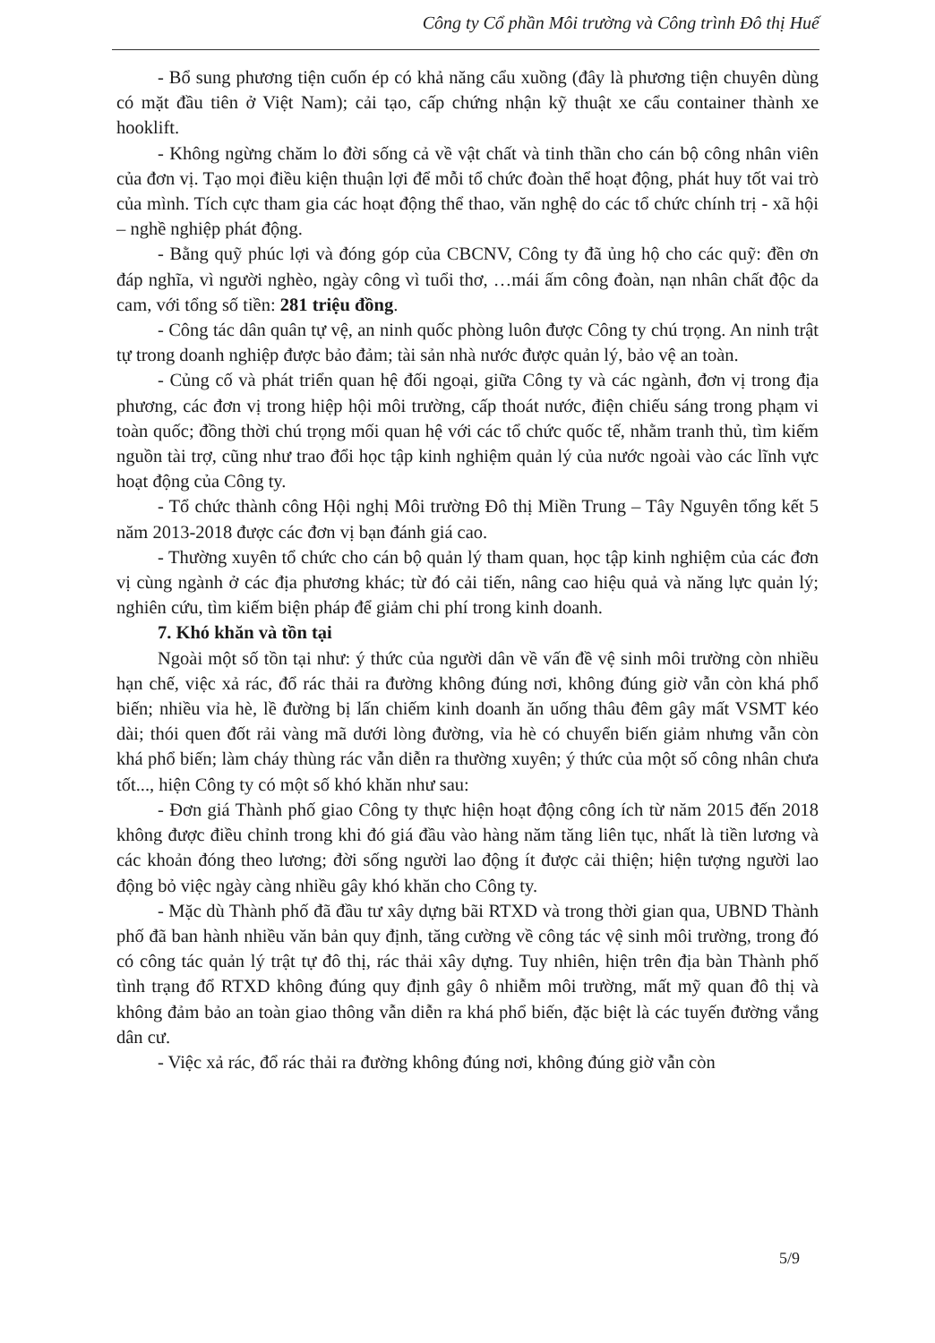Công ty Cổ phần Môi trường và Công trình Đô thị Huế
- Bổ sung phương tiện cuốn ép có khả năng cẩu xuồng (đây là phương tiện chuyên dùng có mặt đầu tiên ở Việt Nam); cải tạo, cấp chứng nhận kỹ thuật xe cẩu container thành xe hooklift.
- Không ngừng chăm lo đời sống cả về vật chất và tinh thần cho cán bộ công nhân viên của đơn vị. Tạo mọi điều kiện thuận lợi để mỗi tổ chức đoàn thể hoạt động, phát huy tốt vai trò của mình. Tích cực tham gia các hoạt động thể thao, văn nghệ do các tổ chức chính trị - xã hội – nghề nghiệp phát động.
- Bằng quỹ phúc lợi và đóng góp của CBCNV, Công ty đã ủng hộ cho các quỹ: đền ơn đáp nghĩa, vì người nghèo, ngày công vì tuổi thơ, …mái ấm công đoàn, nạn nhân chất độc da cam, với tổng số tiền: 281 triệu đồng.
- Công tác dân quân tự vệ, an ninh quốc phòng luôn được Công ty chú trọng. An ninh trật tự trong doanh nghiệp được bảo đảm; tài sản nhà nước được quản lý, bảo vệ an toàn.
- Củng cố và phát triển quan hệ đối ngoại, giữa Công ty và các ngành, đơn vị trong địa phương, các đơn vị trong hiệp hội môi trường, cấp thoát nước, điện chiếu sáng trong phạm vi toàn quốc; đồng thời chú trọng mối quan hệ với các tổ chức quốc tế, nhằm tranh thủ, tìm kiếm nguồn tài trợ, cũng như trao đổi học tập kinh nghiệm quản lý của nước ngoài vào các lĩnh vực hoạt động của Công ty.
- Tổ chức thành công Hội nghị Môi trường Đô thị Miền Trung – Tây Nguyên tổng kết 5 năm 2013-2018 được các đơn vị bạn đánh giá cao.
- Thường xuyên tổ chức cho cán bộ quản lý tham quan, học tập kinh nghiệm của các đơn vị cùng ngành ở các địa phương khác; từ đó cải tiến, nâng cao hiệu quả và năng lực quản lý; nghiên cứu, tìm kiếm biện pháp để giảm chi phí trong kinh doanh.
7. Khó khăn và tồn tại
Ngoài một số tồn tại như: ý thức của người dân về vấn đề vệ sinh môi trường còn nhiều hạn chế, việc xả rác, đổ rác thải ra đường không đúng nơi, không đúng giờ vẫn còn khá phổ biến; nhiều vỉa hè, lề đường bị lấn chiếm kinh doanh ăn uống thâu đêm gây mất VSMT kéo dài; thói quen đốt rải vàng mã dưới lòng đường, vỉa hè có chuyển biến giảm nhưng vẫn còn khá phổ biến; làm cháy thùng rác vẫn diễn ra thường xuyên; ý thức của một số công nhân chưa tốt..., hiện Công ty có một số khó khăn như sau:
- Đơn giá Thành phố giao Công ty thực hiện hoạt động công ích từ năm 2015 đến 2018 không được điều chỉnh trong khi đó giá đầu vào hàng năm tăng liên tục, nhất là tiền lương và các khoản đóng theo lương; đời sống người lao động ít được cải thiện; hiện tượng người lao động bỏ việc ngày càng nhiều gây khó khăn cho Công ty.
- Mặc dù Thành phố đã đầu tư xây dựng bãi RTXD và trong thời gian qua, UBND Thành phố đã ban hành nhiều văn bản quy định, tăng cường về công tác vệ sinh môi trường, trong đó có công tác quản lý trật tự đô thị, rác thải xây dựng. Tuy nhiên, hiện trên địa bàn Thành phố tình trạng đổ RTXD không đúng quy định gây ô nhiễm môi trường, mất mỹ quan đô thị và không đảm bảo an toàn giao thông vẫn diễn ra khá phổ biến, đặc biệt là các tuyến đường vắng dân cư.
- Việc xả rác, đổ rác thải ra đường không đúng nơi, không đúng giờ vẫn còn
5/9